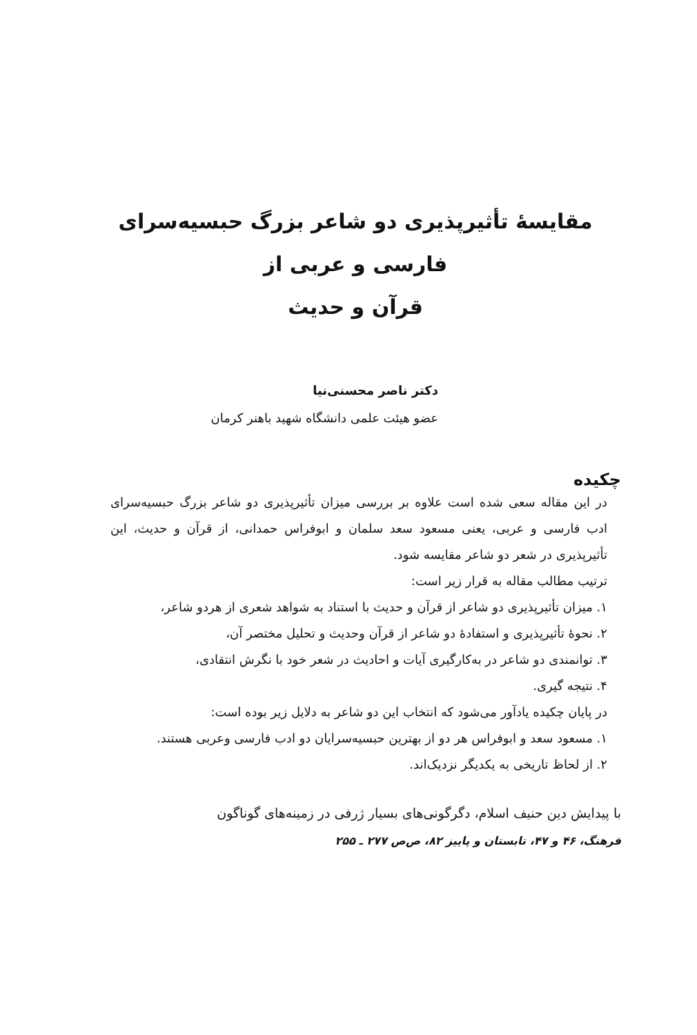مقایسهٔ تأثیرپذیری دو شاعر بزرگ حبسیه‌سرای فارسی و عربی از
قرآن و حدیث
دکتر ناصر محسنی‌نیا
عضو هیئت علمی دانشگاه شهید باهنر کرمان
چکیده
در این مقاله سعی شده است علاوه بر بررسی میزان تأثیرپذیری دو شاعر بزرگ حبسیه‌سرای ادب فارسی و عربی، یعنی مسعود سعد سلمان و ابوفراس حمدانی، از قرآن و حدیث، این تأثیرپذیری در شعر دو شاعر مقایسه شود.
ترتیب مطالب مقاله به قرار زیر است:
۱. میزان تأثیرپذیری دو شاعر از قرآن و حدیث با استناد به شواهد شعری از هردو شاعر،
۲. نحوهٔ تأثیرپذیری و استفادهٔ دو شاعر از قرآن وحدیث و تحلیل مختصر آن،
۳. توانمندی دو شاعر در به‌کارگیری آیات و احادیث در شعر خود با نگرش انتقادی،
۴. نتیجه گیری.
در پایان چکیده یادآور می‌شود که انتخاب این دو شاعر به دلایل زیر بوده است:
۱. مسعود سعد و ابوفراس هر دو از بهترین حبسیه‌سرایان دو ادب فارسی وعربی هستند.
۲. از لحاظ تاریخی به یکدیگر نزدیک‌اند.
با پیدایش دین حنیف اسلام، دگرگونی‌های بسیار ژرفی در زمینه‌های گوناگون
فرهنگ، ۴۶ و ۴۷، تابستان و پاییز ۸۲، ص‌ص ۲۷۷ ـ ۲۵۵